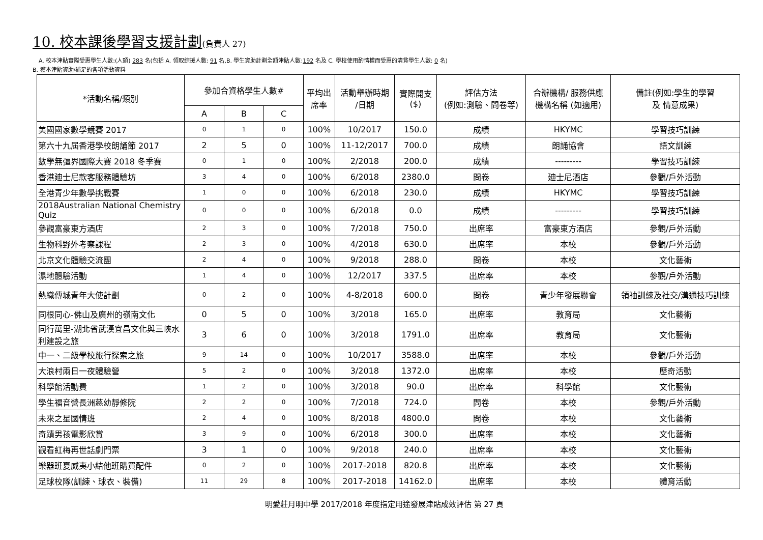10. 校本課後學習支援計劃(負責人 27)
A. 校本津貼實際受惠學生人數:(人頭) 283 名(包括 A. 領取綜援人數: 91 名,B. 學生資助計劃全額津貼人數:192 名及 C. 學校使用酌情權而受惠的清貧學生人數: 0 名)
B. 獲本津貼資助/補足的各項活動資料
| *活動名稱/類別 | 參加合資格學生人數# | | | 平均出 席率 | 活動舉辦時期 /日期 | 實際開支 ($) | 評估方法 (例如:測驗、問卷等) | 合辦機構/ 服務供應 機構名稱 (如適用) | 備註(例如:學生的學習 及 情意成果) |
| --- | --- | --- | --- | --- | --- | --- | --- | --- | --- |
| | A | B | C | | | | | | |
| 美國國家數學競賽 2017 | 0 | 1 | 0 | 100% | 10/2017 | 150.0 | 成績 | HKYMC | 學習技巧訓練 |
| 第六十九屆香港學校朗誦節 2017 | 2 | 5 | 0 | 100% | 11-12/2017 | 700.0 | 成績 | 朗誦協會 | 語文訓練 |
| 數學無彊界國際大賽 2018 冬季賽 | 0 | 1 | 0 | 100% | 2/2018 | 200.0 | 成績 | --------- | 學習技巧訓練 |
| 香港廸士尼款客服務體驗坊 | 3 | 4 | 0 | 100% | 6/2018 | 2380.0 | 問卷 | 廸士尼酒店 | 參觀/戶外活動 |
| 全港青少年數學挑戰賽 | 1 | 0 | 0 | 100% | 6/2018 | 230.0 | 成績 | HKYMC | 學習技巧訓練 |
| 2018Australian National Chemistry Quiz | 0 | 0 | 0 | 100% | 6/2018 | 0.0 | 成績 | --------- | 學習技巧訓練 |
| 參觀富豪東方酒店 | 2 | 3 | 0 | 100% | 7/2018 | 750.0 | 出席率 | 富豪東方酒店 | 參觀/戶外活動 |
| 生物科野外考察課程 | 2 | 3 | 0 | 100% | 4/2018 | 630.0 | 出席率 | 本校 | 參觀/戶外活動 |
| 北京文化體驗交流團 | 2 | 4 | 0 | 100% | 9/2018 | 288.0 | 問卷 | 本校 | 文化藝術 |
| 濕地體驗活動 | 1 | 4 | 0 | 100% | 12/2017 | 337.5 | 出席率 | 本校 | 參觀/戶外活動 |
| 熱織傳城青年大使計劃 | 0 | 2 | 0 | 100% | 4-8/2018 | 600.0 | 問卷 | 青少年發展聯會 | 領袖訓練及社交/溝通技巧訓練 |
| 同根同心-佛山及廣州的嶺南文化 | 0 | 5 | 0 | 100% | 3/2018 | 165.0 | 出席率 | 教育局 | 文化藝術 |
| 同行萬里-湖北省武漢宜昌文化與三峽水利建設之旅 | 3 | 6 | 0 | 100% | 3/2018 | 1791.0 | 出席率 | 教育局 | 文化藝術 |
| 中一、二級學校旅行探索之旅 | 9 | 14 | 0 | 100% | 10/2017 | 3588.0 | 出席率 | 本校 | 參觀/戶外活動 |
| 大浪村兩日一夜體驗營 | 5 | 2 | 0 | 100% | 3/2018 | 1372.0 | 出席率 | 本校 | 歷奇活動 |
| 科學館活動費 | 1 | 2 | 0 | 100% | 3/2018 | 90.0 | 出席率 | 科學館 | 文化藝術 |
| 學生福音營長洲慈幼靜修院 | 2 | 2 | 0 | 100% | 7/2018 | 724.0 | 問卷 | 本校 | 參觀/戶外活動 |
| 未來之星國情班 | 2 | 4 | 0 | 100% | 8/2018 | 4800.0 | 問卷 | 本校 | 文化藝術 |
| 奇蹟男孩電影欣賞 | 3 | 9 | 0 | 100% | 6/2018 | 300.0 | 出席率 | 本校 | 文化藝術 |
| 觀看紅梅再世話劇門票 | 3 | 1 | 0 | 100% | 9/2018 | 240.0 | 出席率 | 本校 | 文化藝術 |
| 樂器班夏威夷小結他班購買配件 | 0 | 2 | 0 | 100% | 2017-2018 | 820.8 | 出席率 | 本校 | 文化藝術 |
| 足球校隊(訓練、球衣、裝備) | 11 | 29 | 8 | 100% | 2017-2018 | 14162.0 | 出席率 | 本校 | 體育活動 |
明愛莊月明中學 2017/2018 年度指定用途發展津貼成效評估 第 27 頁